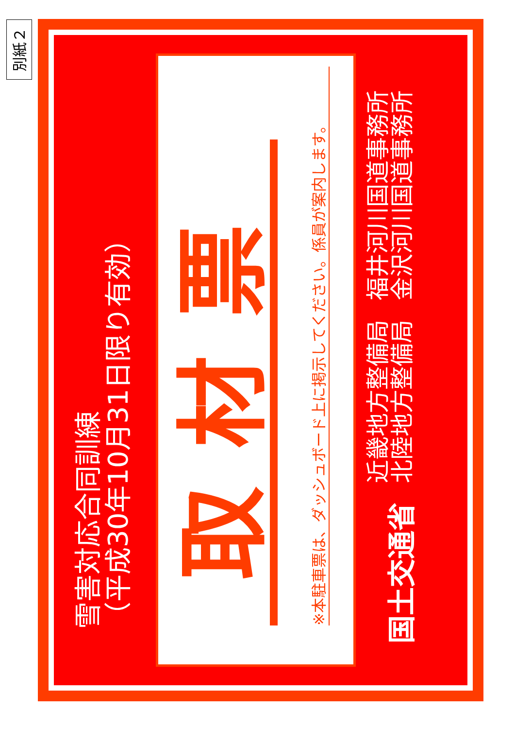別紙２
雪害対応合同訓練
（平成30年10月31日限り有効）
取材票
※本駐車票は、ダッシュボード上に掲示してください。係員が案内します。
国土交通省
近畿地方整備局
北陸地方整備局
福井河川国道事務所
金沢河川国道事務所